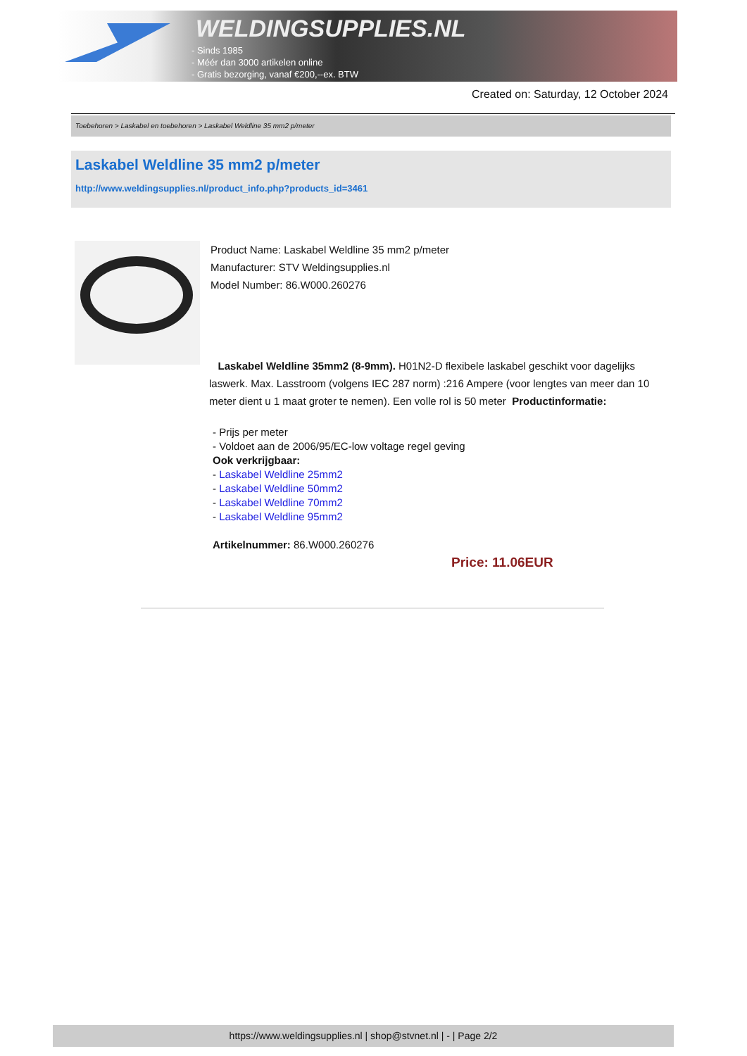WELDINGSUPPLIES.NL
- Sinds 1985
- Méér dan 3000 artikelen online
- Gratis bezorging, vanaf €200,--ex. BTW
Created on: Saturday, 12 October 2024
Toebehoren > Laskabel en toebehoren > Laskabel Weldline 35 mm2 p/meter
Laskabel Weldline 35 mm2 p/meter
http://www.weldingsupplies.nl/product_info.php?products_id=3461
Product Name: Laskabel Weldline 35 mm2 p/meter
Manufacturer: STV Weldingsupplies.nl
Model Number: 86.W000.260276
Laskabel Weldline 35mm2 (8-9mm). H01N2-D flexibele laskabel geschikt voor dagelijks laswerk. Max. Lasstroom (volgens IEC 287 norm) :216 Ampere (voor lengtes van meer dan 10 meter dient u 1 maat groter te nemen). Een volle rol is 50 meter Productinformatie:
- Prijs per meter
- Voldoet aan de 2006/95/EC-low voltage regel geving
Ook verkrijgbaar:
- Laskabel Weldline 25mm2
- Laskabel Weldline 50mm2
- Laskabel Weldline 70mm2
- Laskabel Weldline 95mm2
Artikelnummer: 86.W000.260276
Price: 11.06EUR
https://www.weldingsupplies.nl | shop@stvnet.nl | - | Page 2/2